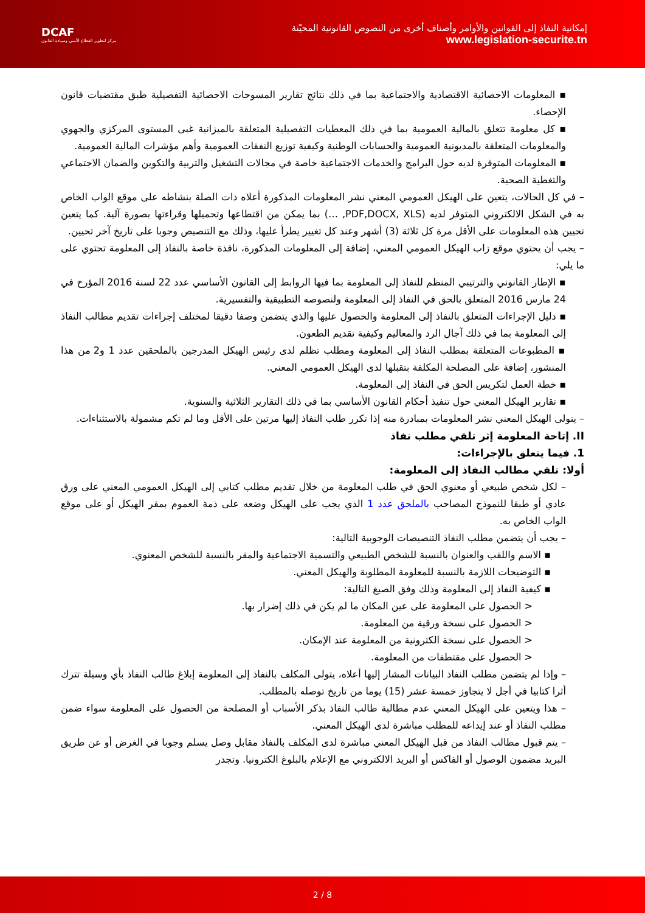DCAF
مركز لتطوير القطاع الأمني وسيادة القانون
إمكانية النفاذ إلى القوانين والأوامر وأصناف أخرى من النصوص القانونية المحيّنة
www.legislation-securite.tn
▪ المعلومات الاحصائية الاقتصادية والاجتماعية بما في ذلك نتائج تقارير المسوحات الاحصائية التفصيلية طبق مقتضيات قانون الإحصاء.
▪ كل معلومة تتعلق بالمالية العمومية بما في ذلك المعطيات التفصيلية المتعلقة بالميزانية غبى المستوى المركزي والجهوي والمعلومات المتعلقة بالمديونية العمومية والحسابات الوطنية وكيفية توزيع النفقات العمومية وأهم مؤشرات المالية العمومية.
▪ المعلومات المتوفرة لديه حول البرامج والخدمات الاجتماعية خاصة في مجالات التشغيل والتربية والتكوين والضمان الاجتماعي والتغطية الصحية.
– في كل الحالات، يتعين على الهيكل العمومي المعني نشر المعلومات المذكورة أعلاه ذات الصلة بنشاطه على موقع الواب الخاص به في الشكل الالكتروني المتوفر لديه (PDF,DOCX, XLS, …) بما يمكن من اقتطاعها وتحميلها وقراءتها بصورة آلية. كما يتعين تحيين هذه المعلومات على الأقل مرة كل ثلاثة (3) أشهر وعند كل تغيير يطرأ عليها، وذلك مع التنصيص وجوبا على تاريخ آخر تحيين.
– يجب أن يحتوي موقع زاب الهيكل العمومي المعني، إضافة إلى المعلومات المذكورة، نافذة خاصة بالنفاذ إلى المعلومة تحتوي على ما يلي:
▪ الإطار القانوني والترتيبي المنظم للنفاذ إلى المعلومة بما فيها الروابط إلى القانون الأساسي عدد 22 لسنة 2016 المؤرخ في 24 مارس 2016 المتعلق بالحق في النفاذ إلى المعلومة ولنصوصه التطبيقية والتفسيرية.
▪ دليل الإجراءات المتعلق بالنفاذ إلى المعلومة والحصول عليها والذي يتضمن وصفا دقيقا لمختلف إجراءات تقديم مطالب النفاذ إلى المعلومة بما في ذلك آجال الرد والمعاليم وكيفية تقديم الطعون.
▪ المطبوعات المتعلقة بمطلب النفاذ إلى المعلومة ومطلب تظلم لدى رئيس الهيكل المدرجين بالملحقين عدد 1 و2 من هذا المنشور، إضافة على المصلحة المكلفة بتقبلها لدى الهيكل العمومي المعني.
▪ خطة العمل لتكريس الحق في النفاذ إلى المعلومة.
▪ تقارير الهيكل المعني حول تنفيذ أحكام القانون الأساسي بما في ذلك التقارير الثلاثية والسنوية.
– يتولى الهيكل المعني نشر المعلومات بمبادرة منه إذا تكرر طلب النفاذ إليها مرتين على الأقل وما لم تكم مشمولة بالاستثناءات.
II. إتاحة المعلومة إثر تلقي مطلب نفاذ
1. فيما يتعلق بالإجراءات:
أولا: تلقي مطالب النفاذ إلى المعلومة:
– لكل شخص طبيعي أو معنوي الحق في طلب المعلومة من خلال تقديم مطلب كتابي إلى الهيكل العمومي المعني على ورق عادي أو طبقا للنموذج المصاحب بالملحق عدد 1 الذي يجب على الهيكل وضعه على ذمة العموم بمقر الهيكل أو على موقع الواب الخاص به.
– يجب أن يتضمن مطلب النفاذ التنصيصات الوجوبية التالية:
▪ الاسم واللقب والعنوان بالنسبة للشخص الطبيعي والتسمية الاجتماعية والمقر بالنسبة للشخص المعنوي.
▪ التوضيحات اللازمة بالنسبة للمعلومة المطلوبة والهيكل المعني.
▪ كيفية النفاذ إلى المعلومة وذلك وفق الصيغ التالية:
< الحصول على المعلومة على عين المكان ما لم يكن في ذلك إضرار بها.
< الحصول على نسخة ورقية من المعلومة.
< الحصول على نسخة الكترونية من المعلومة عند الإمكان.
< الحصول على مقتطفات من المعلومة.
– وإذا لم يتضمن مطلب النفاذ البيانات المشار إليها أعلاه، يتولى المكلف بالنفاذ إلى المعلومة إبلاغ طالب النفاذ بأي وسيلة تترك أثرا كتابيا في أجل لا يتجاوز خمسة عشر (15) يوما من تاريخ توصله بالمطلب.
– هذا ويتعين على الهيكل المعني عدم مطالبة طالب النفاذ بذكر الأسباب أو المصلحة من الحصول على المعلومة سواء ضمن مطلب النفاذ أو عند إيداعه للمطلب مباشرة لدى الهيكل المعني.
– يتم قبول مطالب النفاذ من قبل الهيكل المعني مباشرة لدى المكلف بالنفاذ مقابل وصل يسلم وجوبا في الغرض أو عن طريق البريد مضمون الوصول أو الفاكس أو البريد الالكتروني مع الإعلام بالبلوغ الكترونيا. وتجدر
2 / 8